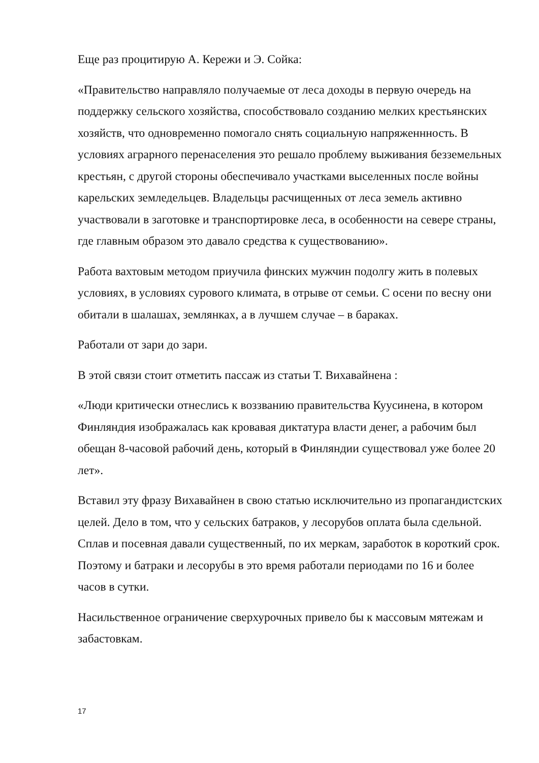Еще раз процитирую А. Керeжи и Э. Сойка:
«Правительство направляло получаемые от леса доходы в первую очередь на поддержку сельского хозяйства, способствовало созданию мелких крестьянских хозяйств, что одновременно помогало снять социальную напряженнность. В условиях аграрного перенаселения это решало проблему выживания безземельных крестьян, с другой стороны обеспечивало участками выселенных после войны карельских земледельцев. Владельцы расчищенных от леса земель активно участвовали в заготовке и транспортировке леса, в особенности на севере страны, где главным образом это давало средства к существованию».
Работа вахтовым методом приучила финских мужчин подолгу жить в полевых условиях, в условиях сурового климата, в отрыве от семьи. С осени по весну они обитали в шалашах, землянках, а в лучшем случае – в бараках.
Работали от зари до зари.
В этой связи стоит отметить пассаж из статьи Т. Вихавайнена :
«Люди критически отнеслись к воззванию правительства Куусинена, в котором Финляндия изображалась как кровавая диктатура власти денег, а рабочим был обещан 8-часовой рабочий день, который в Финляндии существовал уже более 20 лет».
Вставил эту фразу Вихавайнен в свою статью исключительно из пропагандистских целей. Дело в том, что у сельских батраков, у лесорубов оплата была сдельной. Сплав и посевная давали существенный, по их меркам, заработок в короткий срок. Поэтому и батраки и лесорубы в это время работали периодами по 16 и более часов в сутки.
Насильственное ограничение сверхурочных привело бы к массовым мятежам и забастовкам.
17